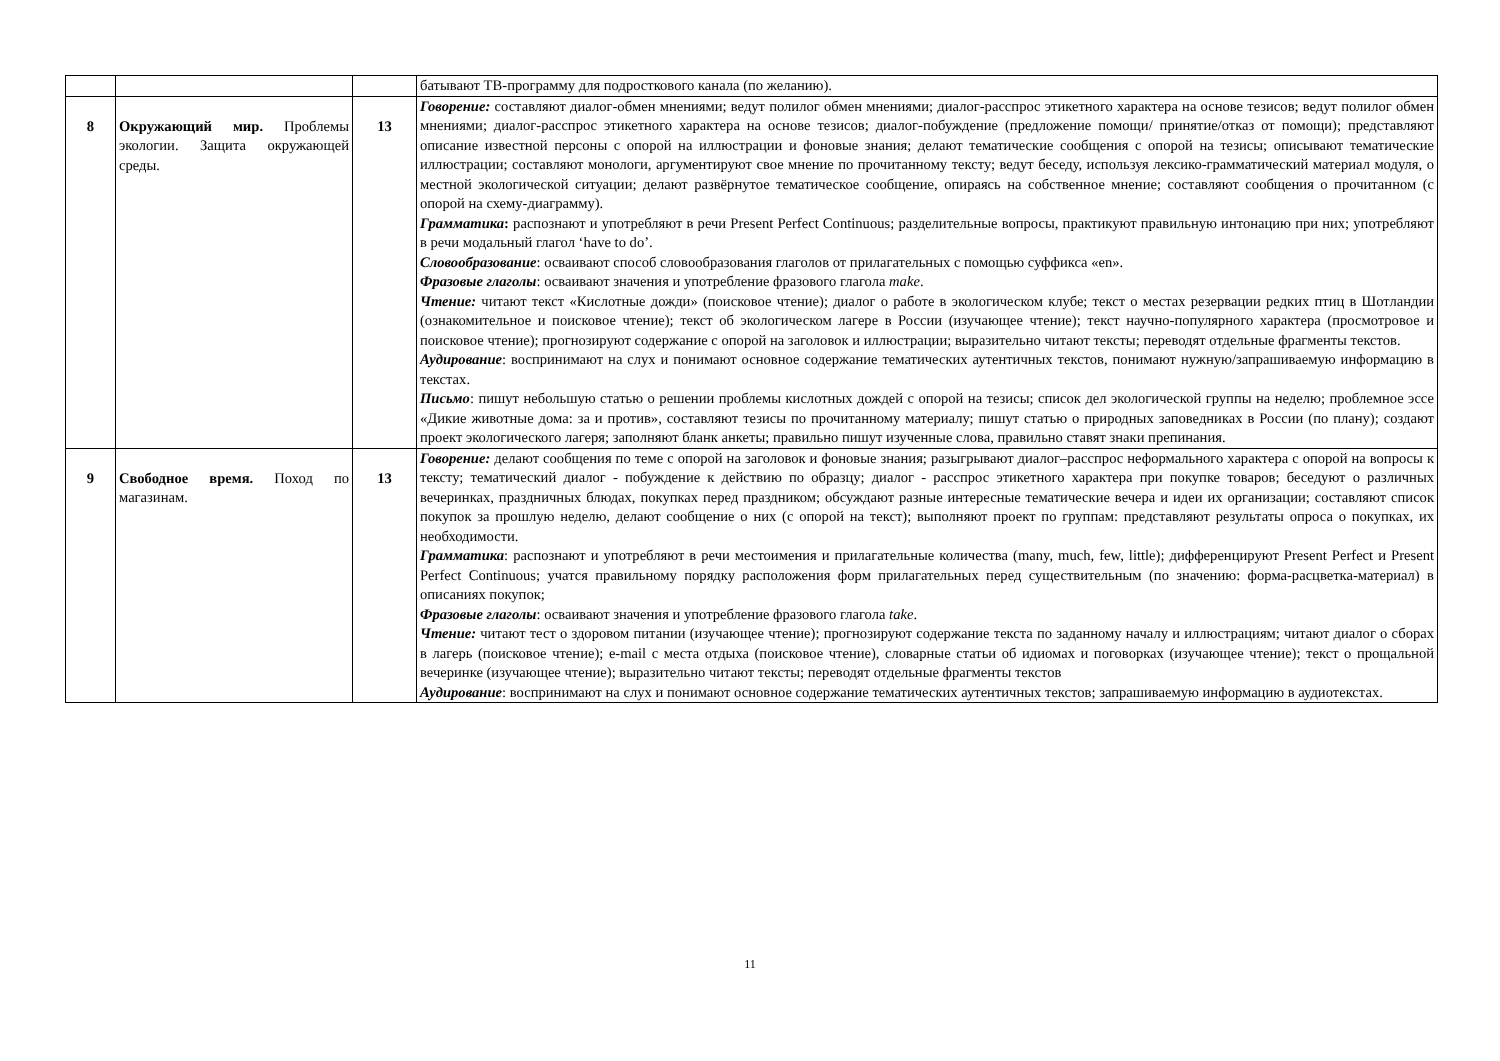| | | | батывают ТВ-программу для подросткового канала (по желанию). |
| 8 | Окружающий мир. Проблемы экологии. Защита окружающей среды. | 13 | Говорение: составляют диалог-обмен мнениями; ведут полилог обмен мнениями; диалог-расспрос этикетного характера на основе тезисов; ведут полилог обмен мнениями; диалог-расспрос этикетного характера на основе тезисов; диалог-побуждение (предложение помощи/ принятие/отказ от помощи); представляют описание известной персоны с опорой на иллюстрации и фоновые знания; делают тематические сообщения с опорой на тезисы; описывают тематические иллюстрации; составляют монологи, аргументируют свое мнение по прочитанному тексту; ведут беседу, используя лексико-грамматический материал модуля, о местной экологической ситуации; делают развёрнутое тематическое сообщение, опираясь на собственное мнение; составляют сообщения о прочитанном (с опорой на схему-диаграмму). Грамматика : распознают и употребляют в речи Present Perfect Continuous; разделительные вопросы, практикуют правильную интонацию при них; употребляют в речи модальный глагол ‘have to do’. Словообразование : осваивают способ словообразования глаголов от прилагательных с помощью суффикса «en». Фразовые глаголы : осваивают значения и употребление фразового глагола make . Чтение: читают текст «Кислотные дожди» (поисковое чтение); диалог о работе в экологическом клубе; текст о местах резервации редких птиц в Шотландии (ознакомительное и поисковое чтение); текст об экологическом лагере в России (изучающее чтение); текст научно-популярного характера (просмотровое и поисковое чтение); прогнозируют содержание с опорой на заголовок и иллюстрации; выразительно читают тексты; переводят отдельные фрагменты текстов. Аудирование : воспринимают на слух и понимают основное содержание тематических аутентичных текстов, понимают нужную/запрашиваемую информацию в текстах. Письмо : пишут небольшую статью о решении проблемы кислотных дождей с опорой на тезисы; список дел экологической группы на неделю; проблемное эссе «Дикие животные дома: за и против», составляют тезисы по прочитанному материалу; пишут статью о природных заповедниках в России (по плану); создают проект экологического лагеря; заполняют бланк анкеты; правильно пишут изученные слова, правильно ставят знаки препинания. |
| 9 | Свободное время. Поход по магазинам. | 13 | Говорение: делают сообщения по теме с опорой на заголовок и фоновые знания; разыгрывают диалог–расспрос неформального характера с опорой на вопросы к тексту; тематический диалог - побуждение к действию по образцу; диалог - расспрос этикетного характера при покупке товаров; беседуют о различных вечеринках, праздничных блюдах, покупках перед праздником; обсуждают разные интересные тематические вечера и идеи их организации; составляют список покупок за прошлую неделю, делают сообщение о них (с опорой на текст); выполняют проект по группам: представляют результаты опроса о покупках, их необходимости. Грамматика : распознают и употребляют в речи местоимения и прилагательные количества (many, much, few, little); дифференцируют Present Perfect и Present Perfect Continuous; учатся правильному порядку расположения форм прилагательных перед существительным (по значению: форма-расцветка-материал) в описаниях покупок; Фразовые глаголы : осваивают значения и употребление фразового глагола take . Чтение: читают тест о здоровом питании (изучающее чтение); прогнозируют содержание текста по заданному началу и иллюстрациям; читают диалог о сборах в лагерь (поисковое чтение); e-mail с места отдыха (поисковое чтение), словарные статьи об идиомах и поговорках (изучающее чтение); текст о прощальной вечеринке (изучающее чтение); выразительно читают тексты; переводят отдельные фрагменты текстов Аудирование : воспринимают на слух и понимают основное содержание тематических аутентичных текстов; запрашиваемую информацию в аудиотекстах. |
11